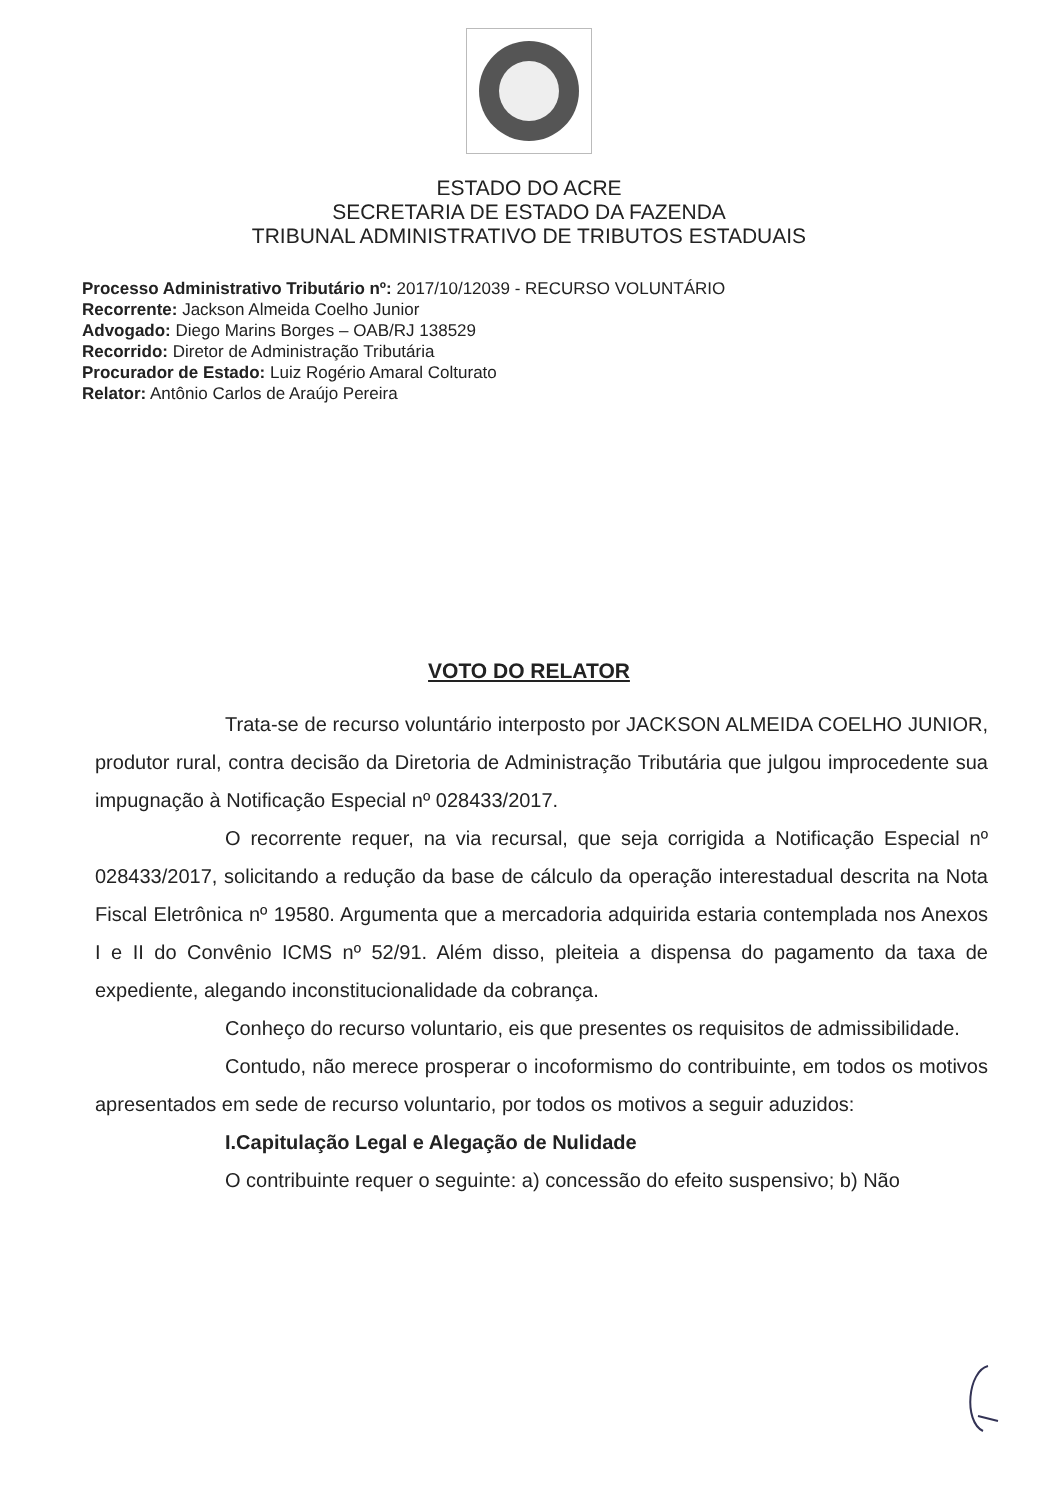ESTADO DO ACRE
SECRETARIA DE ESTADO DA FAZENDA
TRIBUNAL ADMINISTRATIVO DE TRIBUTOS ESTADUAIS
Processo Administrativo Tributário nº: 2017/10/12039 - RECURSO VOLUNTÁRIO
Recorrente: Jackson Almeida Coelho Junior
Advogado: Diego Marins Borges – OAB/RJ 138529
Recorrido: Diretor de Administração Tributária
Procurador de Estado: Luiz Rogério Amaral Colturato
Relator: Antônio Carlos de Araújo Pereira
VOTO DO RELATOR
Trata-se de recurso voluntário interposto por JACKSON ALMEIDA COELHO JUNIOR, produtor rural, contra decisão da Diretoria de Administração Tributária que julgou improcedente sua impugnação à Notificação Especial nº 028433/2017.
O recorrente requer, na via recursal, que seja corrigida a Notificação Especial nº 028433/2017, solicitando a redução da base de cálculo da operação interestadual descrita na Nota Fiscal Eletrônica nº 19580. Argumenta que a mercadoria adquirida estaria contemplada nos Anexos I e II do Convênio ICMS nº 52/91. Além disso, pleiteia a dispensa do pagamento da taxa de expediente, alegando inconstitucionalidade da cobrança.
Conheço do recurso voluntario, eis que presentes os requisitos de admissibilidade.
Contudo, não merece prosperar o incoformismo do contribuinte, em todos os motivos apresentados em sede de recurso voluntario, por todos os motivos a seguir aduzidos:
I.Capitulação Legal e Alegação de Nulidade
O contribuinte requer o seguinte: a) concessão do efeito suspensivo; b) Não